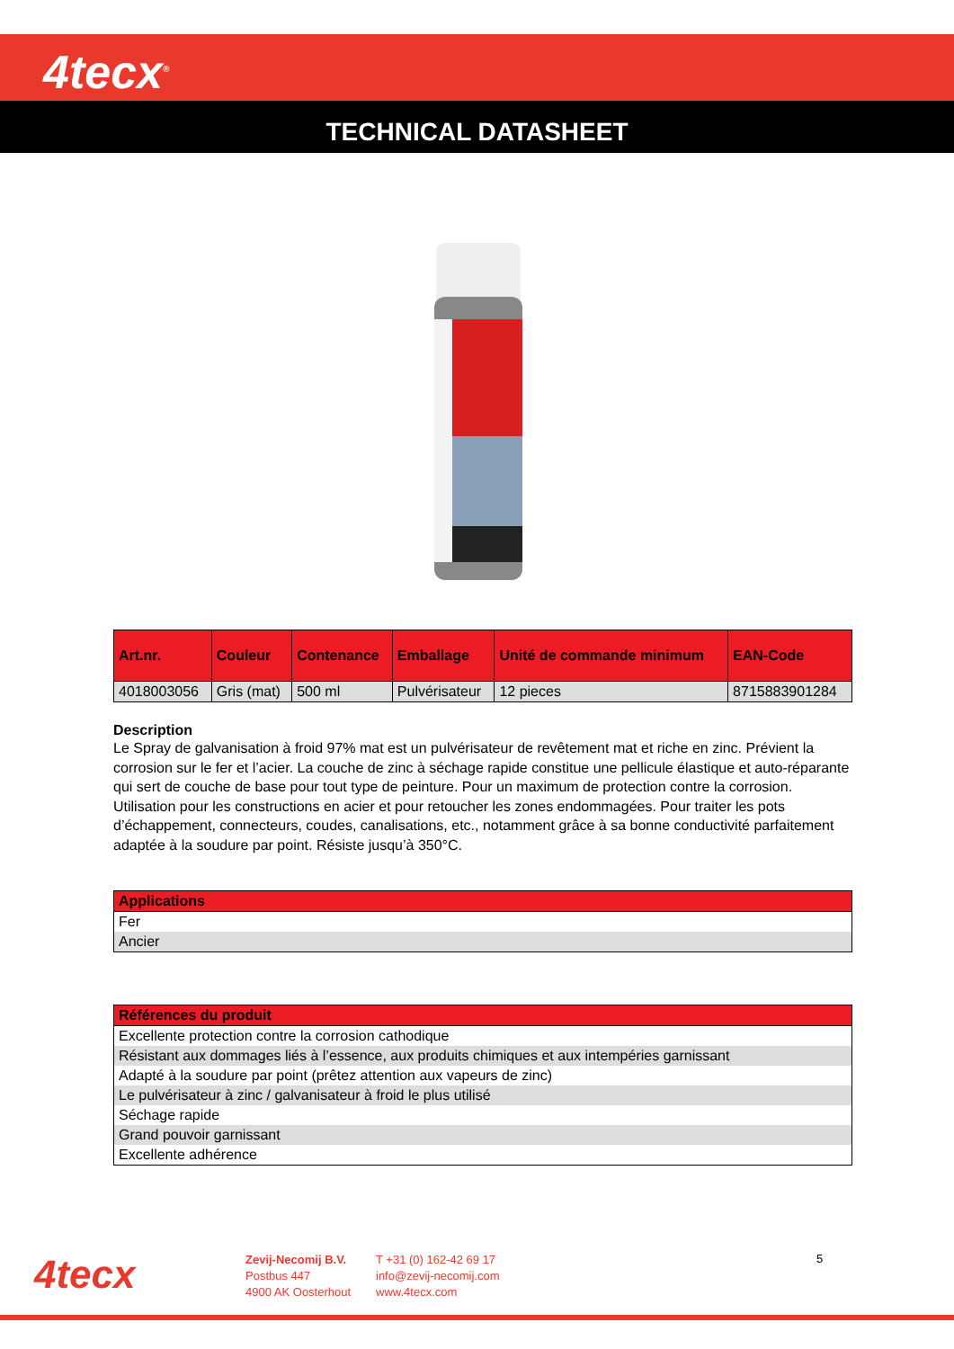4tecx<sup>®</sup>
TECHNICAL DATASHEET
| Art.nr. | Couleur | Contenance | Emballage | Unité de commande minimum | EAN-Code |
| --- | --- | --- | --- | --- | --- |
| 4018003056 | Gris (mat) | 500 ml | Pulvérisateur | 12 pieces | 8715883901284 |
Description
Le Spray de galvanisation à froid 97% mat est un pulvérisateur de revêtement mat et riche en zinc. Prévient la corrosion sur le fer et l’acier. La couche de zinc à séchage rapide constitue une pellicule élastique et auto-réparante qui sert de couche de base pour tout type de peinture. Pour un maximum de protection contre la corrosion. Utilisation pour les constructions en acier et pour retoucher les zones endommagées. Pour traiter les pots d’échappement, connecteurs, coudes, canalisations, etc., notamment grâce à sa bonne conductivité parfaitement adaptée à la soudure par point. Résiste jusqu’à 350°C.
| Applications |
| --- |
| Fer |
| Ancier |
| Références du produit |
| --- |
| Excellente protection contre la corrosion cathodique |
| Résistant aux dommages liés à l’essence, aux produits chimiques et aux intempéries garnissant |
| Adapté à la soudure par point (prêtez attention aux vapeurs de zinc) |
| Le pulvérisateur à zinc / galvanisateur à froid le plus utilisé |
| Séchage rapide |
| Grand pouvoir garnissant |
| Excellente adhérence |
4tecx
Zevij-Necomij B.V.
Postbus 447
4900 AK Oosterhout
T +31 (0) 162-42 69 17
info@zevij-necomij.com
www.4tecx.com
5